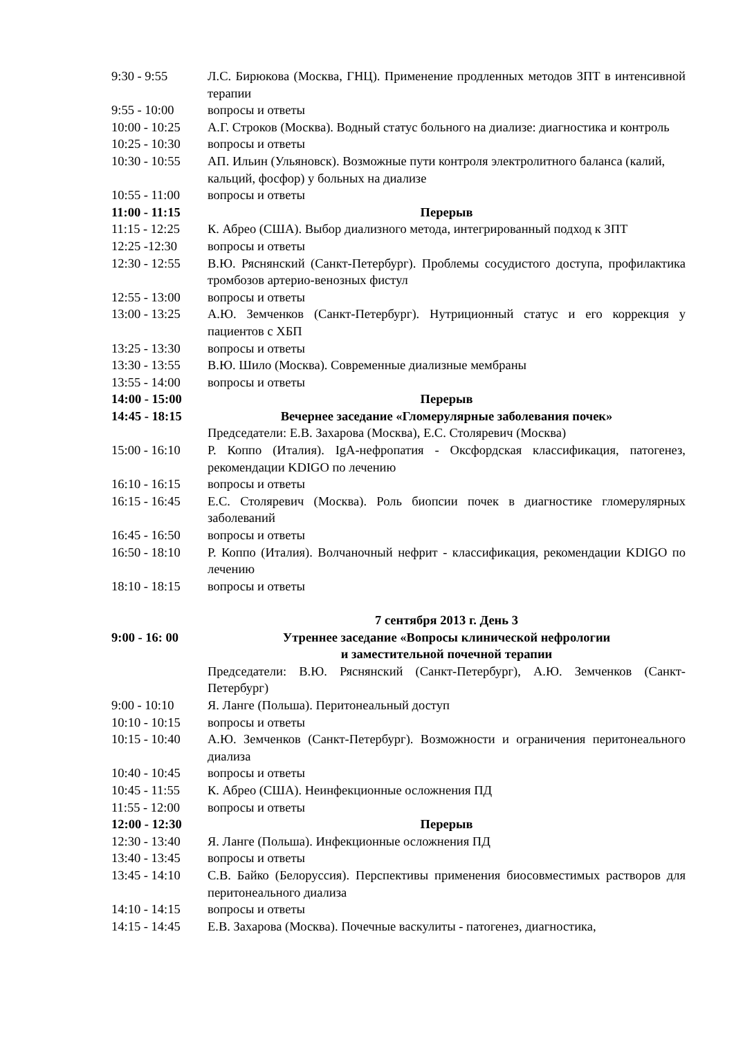| 9:30 - 9:55 | Л.С. Бирюкова (Москва, ГНЦ). Применение продленных методов ЗПТ в интенсивной терапии |
| 9:55 - 10:00 | вопросы и ответы |
| 10:00 - 10:25 | А.Г. Строков (Москва). Водный статус больного на диализе: диагностика и контроль |
| 10:25 - 10:30 | вопросы и ответы |
| 10:30 - 10:55 | АП. Ильин (Ульяновск). Возможные пути контроля электролитного баланса (калий, кальций, фосфор) у больных на диализе |
| 10:55 - 11:00 | вопросы и ответы |
| 11:00 - 11:15 | Перерыв |
| 11:15 - 12:25 | К. Абрео (США). Выбор диализного метода, интегрированный подход к ЗПТ |
| 12:25 -12:30 | вопросы и ответы |
| 12:30 - 12:55 | В.Ю. Ряснянский (Санкт-Петербург). Проблемы сосудистого доступа, профилактика тромбозов артерио-венозных фистул |
| 12:55 - 13:00 | вопросы и ответы |
| 13:00 - 13:25 | А.Ю. Земченков (Санкт-Петербург). Нутриционный статус и его коррекция у пациентов с ХБП |
| 13:25 - 13:30 | вопросы и ответы |
| 13:30 - 13:55 | В.Ю. Шило (Москва). Современные диализные мембраны |
| 13:55 - 14:00 | вопросы и ответы |
| 14:00 - 15:00 | Перерыв |
| 14:45 - 18:15 | Вечернее заседание «Гломерулярные заболевания почек» |
| | Председатели: Е.В. Захарова (Москва), Е.С. Столяревич (Москва) |
| 15:00 - 16:10 | Р. Коппо (Италия). IgA-нефропатия - Оксфордская классификация, патогенез, рекомендации KDIGO по лечению |
| 16:10 - 16:15 | вопросы и ответы |
| 16:15 - 16:45 | Е.С. Столяревич (Москва). Роль биопсии почек в диагностике гломерулярных заболеваний |
| 16:45 - 16:50 | вопросы и ответы |
| 16:50 - 18:10 | Р. Коппо (Италия). Волчаночный нефрит - классификация, рекомендации KDIGO по лечению |
| 18:10 - 18:15 | вопросы и ответы |
| | 7 сентября 2013 г. День 3 |
| 9:00 - 16: 00 | Утреннее заседание «Вопросы клинической нефрологии и заместительной почечной терапии |
| | Председатели: В.Ю. Ряснянский (Санкт-Петербург), А.Ю. Земченков (Санкт-Петербург) |
| 9:00 - 10:10 | Я. Ланге (Польша). Перитонеальный доступ |
| 10:10 - 10:15 | вопросы и ответы |
| 10:15 - 10:40 | А.Ю. Земченков (Санкт-Петербург). Возможности и ограничения перитонеального диализа |
| 10:40 - 10:45 | вопросы и ответы |
| 10:45 - 11:55 | К. Абрео (США). Неинфекционные осложнения ПД |
| 11:55 - 12:00 | вопросы и ответы |
| 12:00 - 12:30 | Перерыв |
| 12:30 - 13:40 | Я. Ланге (Польша). Инфекционные осложнения ПД |
| 13:40 - 13:45 | вопросы и ответы |
| 13:45 - 14:10 | С.В. Байко (Белоруссия). Перспективы применения биосовместимых растворов для перитонеального диализа |
| 14:10 - 14:15 | вопросы и ответы |
| 14:15 - 14:45 | Е.В. Захарова (Москва). Почечные васкулиты - патогенез, диагностика, |